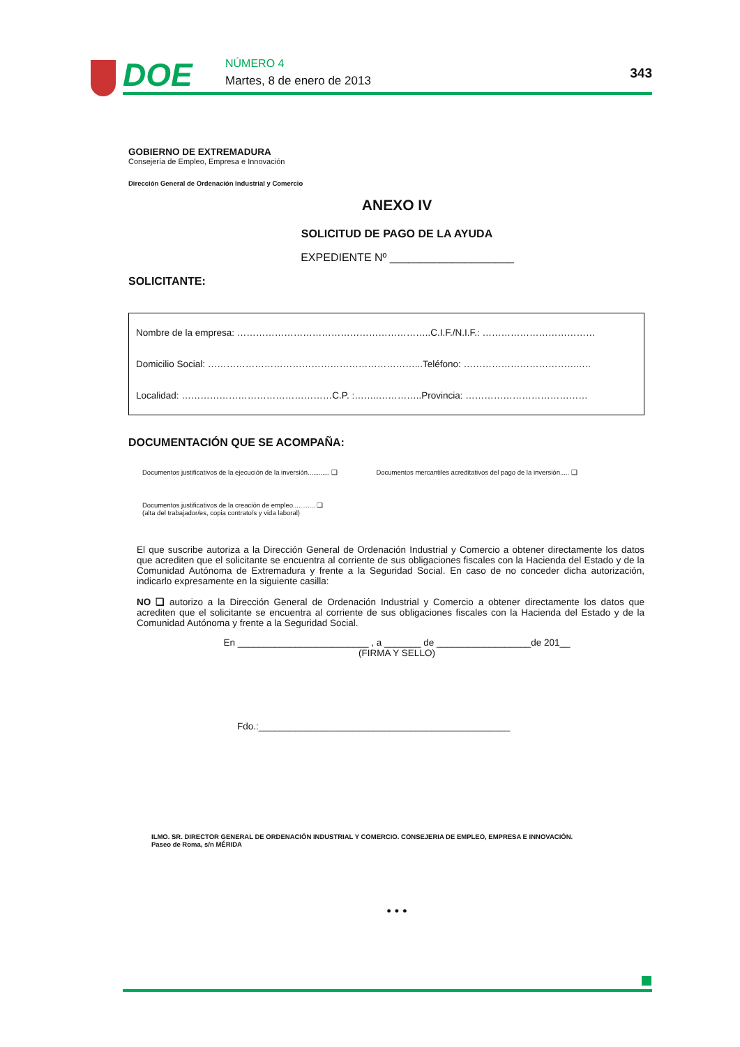DOE NÚMERO 4
Martes, 8 de enero de 2013 343
GOBIERNO DE EXTREMADURA
Consejería de Empleo, Empresa e Innovación
Dirección General de Ordenación Industrial y Comercio
ANEXO IV
SOLICITUD DE PAGO DE LA AYUDA
EXPEDIENTE Nº ____________________
SOLICITANTE:
Nombre de la empresa: ……………………………………………………..C.I.F./N.I.F.: ………………………………
Domicilio Social: …………………………………………………………...Teléfono: ………………………………..…
Localidad: …………………………………………C.P. :……..…………..Provincia: …………………………………
DOCUMENTACIÓN QUE SE ACOMPAÑA:
Documentos justificativos de la ejecución de la inversión............ ❏ Documentos mercantiles acreditativos del pago de la inversión..... ❏
Documentos justificativos de la creación de empleo............ ❏
(alta del trabajador/es, copia contrato/s y vida laboral)
El que suscribe autoriza a la Dirección General de Ordenación Industrial y Comercio a obtener directamente los datos que acrediten que el solicitante se encuentra al corriente de sus obligaciones fiscales con la Hacienda del Estado y de la Comunidad Autónoma de Extremadura y frente a la Seguridad Social. En caso de no conceder dicha autorización, indicarlo expresamente en la siguiente casilla:
NO ❏ autorizo a la Dirección General de Ordenación Industrial y Comercio a obtener directamente los datos que acrediten que el solicitante se encuentra al corriente de sus obligaciones fiscales con la Hacienda del Estado y de la Comunidad Autónoma y frente a la Seguridad Social.
En _________________________ , a _______ de __________________de 201__
(FIRMA Y SELLO)
Fdo.:________________________________________________
ILMO. SR. DIRECTOR GENERAL DE ORDENACIÓN INDUSTRIAL Y COMERCIO. CONSEJERIA DE EMPLEO, EMPRESA E INNOVACIÓN.
Paseo de Roma, s/n MÉRIDA
• • •